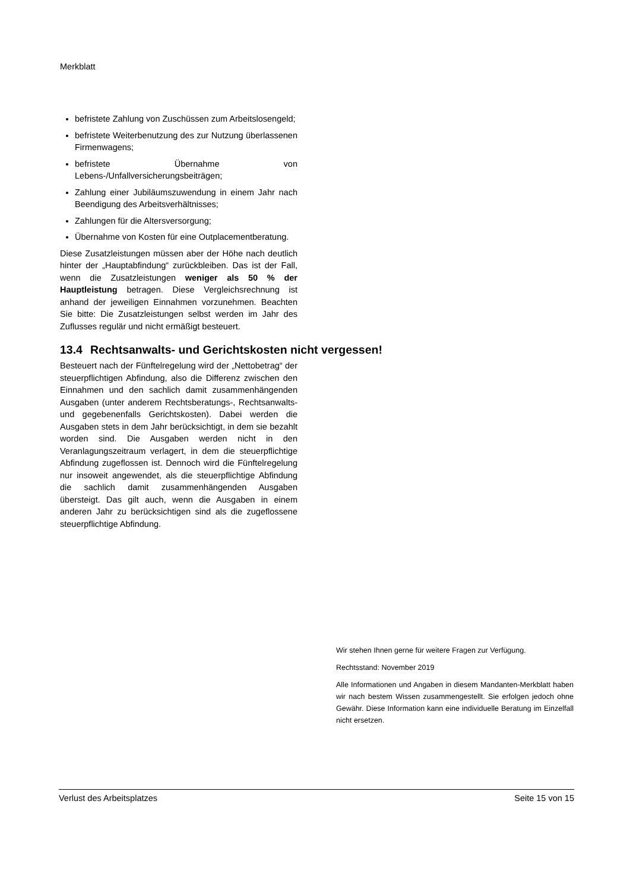Merkblatt
befristete Zahlung von Zuschüssen zum Arbeitslosengeld;
befristete Weiterbenutzung des zur Nutzung überlassenen Firmenwagens;
befristete Übernahme von Lebens-/Unfallversicherungsbeiträgen;
Zahlung einer Jubiläumszuwendung in einem Jahr nach Beendigung des Arbeitsverhältnisses;
Zahlungen für die Altersversorgung;
Übernahme von Kosten für eine Outplacementberatung.
Diese Zusatzleistungen müssen aber der Höhe nach deutlich hinter der „Hauptabfindung“ zurückbleiben. Das ist der Fall, wenn die Zusatzleistungen weniger als 50 % der Hauptleistung betragen. Diese Vergleichsrechnung ist anhand der jeweiligen Einnahmen vorzunehmen. Beachten Sie bitte: Die Zusatzleistungen selbst werden im Jahr des Zuflusses regulär und nicht ermäßigt besteuert.
13.4 Rechtsanwalts- und Gerichtskosten nicht vergessen!
Besteuert nach der Fünftelregelung wird der „Nettobetrag“ der steuerpflichtigen Abfindung, also die Differenz zwischen den Einnahmen und den sachlich damit zusammenhängenden Ausgaben (unter anderem Rechtsberatungs-, Rechtsanwalts- und gegebenenfalls Gerichtskosten). Dabei werden die Ausgaben stets in dem Jahr berücksichtigt, in dem sie bezahlt worden sind. Die Ausgaben werden nicht in den Veranlagungszeitraum verlagert, in dem die steuerpflichtige Abfindung zugeflossen ist. Dennoch wird die Fünftelregelung nur insoweit angewendet, als die steuerpflichtige Abfindung die sachlich damit zusammenhängenden Ausgaben übersteigt. Das gilt auch, wenn die Ausgaben in einem anderen Jahr zu berücksichtigen sind als die zugeflossene steuerpflichtige Abfindung.
Wir stehen Ihnen gerne für weitere Fragen zur Verfügung.
Rechtsstand: November 2019
Alle Informationen und Angaben in diesem Mandanten-Merkblatt haben wir nach bestem Wissen zusammengestellt. Sie erfolgen jedoch ohne Gewähr. Diese Information kann eine individuelle Beratung im Einzelfall nicht ersetzen.
Verlust des Arbeitsplatzes Seite 15 von 15